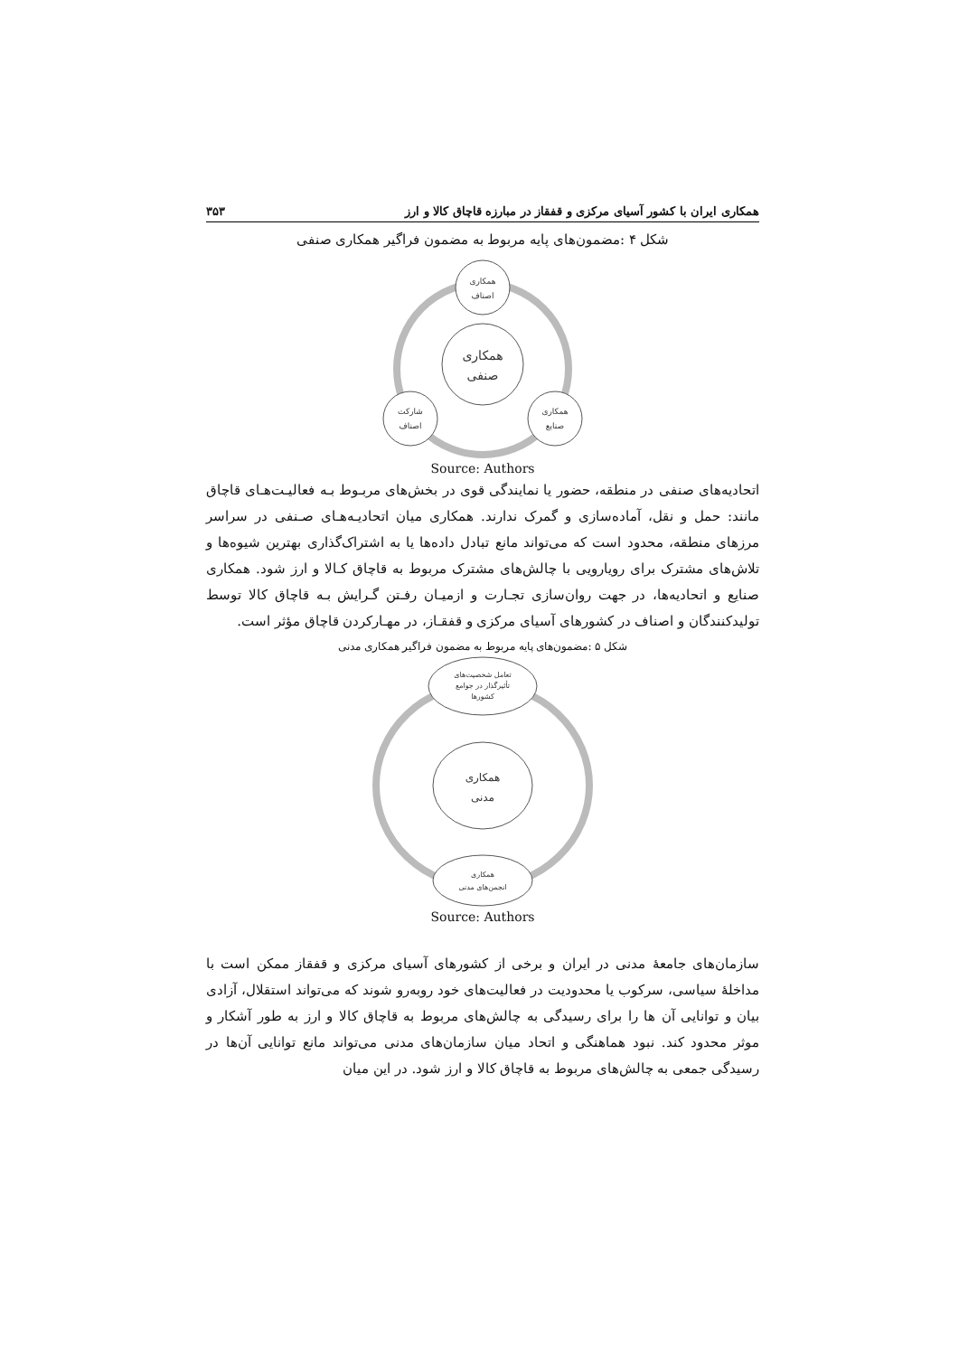همکاری ایران با کشور آسیای مرکزی و قفقاز در مبارزه قاچاق کالا و ارز ۳۵۳
شکل ۴ :مضمون‌های پایه مربوط به مضمون فراگیر همکاری صنفی
همکاری
اصناف
همکاری
صنفی
شارکت
اصناف
همکاری
صنایع
Source: Authors
اتحادیه‌های صنفی در منطقه، حضور یا نمایندگی قوی در بخش‌های مربـوط بـه فعالیـت‌هـای قاچاق مانند: حمل و نقل، آماده‌سازی و گمرک ندارند. همکاری میان اتحادیـه‌هـای صـنفی در سراسر مرزهای منطقه، محدود است که می‌تواند مانع تبادل داده‌ها یا به اشتراک‌گذاری بهترین شیوه‌ها و تلاش‌های مشترک برای رویارویی با چالش‌های مشترک مربوط به قاچاق کـالا و ارز شود. همکاری صنایع و اتحادیه‌ها، در جهت روان‌سازی تجـارت و ازمیـان رفـتن گـرایش بـه قاچاق کالا توسط تولیدکنندگان و اصناف در کشورهای آسیای مرکزی و قفقـاز، در مهـارکردن قاچاق مؤثر است.
شکل ۵ :مضمون‌های پایه مربوط به مضمون فراگیر همکاری مدنی
تعامل شخصیت‌های
تأثیرگذار در جوامع
کشورها
همکاری
مدنی
همکاری
انجمن‌های مدنی
Source: Authors
سازمان‌های جامعهٔ مدنی در ایران و برخی از کشورهای آسیای مرکزی و قفقاز ممکن است با مداخلهٔ سیاسی، سرکوب یا محدودیت در فعالیت‌های خود روبه‌رو شوند که می‌تواند استقلال، آزادی بیان و توانایی آن ها را برای رسیدگی به چالش‌های مربوط به قاچاق کالا و ارز به طور آشکار و موثر محدود کند. نبود هماهنگی و اتحاد میان سازمان‌های مدنی می‌تواند مانع توانایی آن‌ها در رسیدگی جمعی به چالش‌های مربوط به قاچاق کالا و ارز شود. در این میان